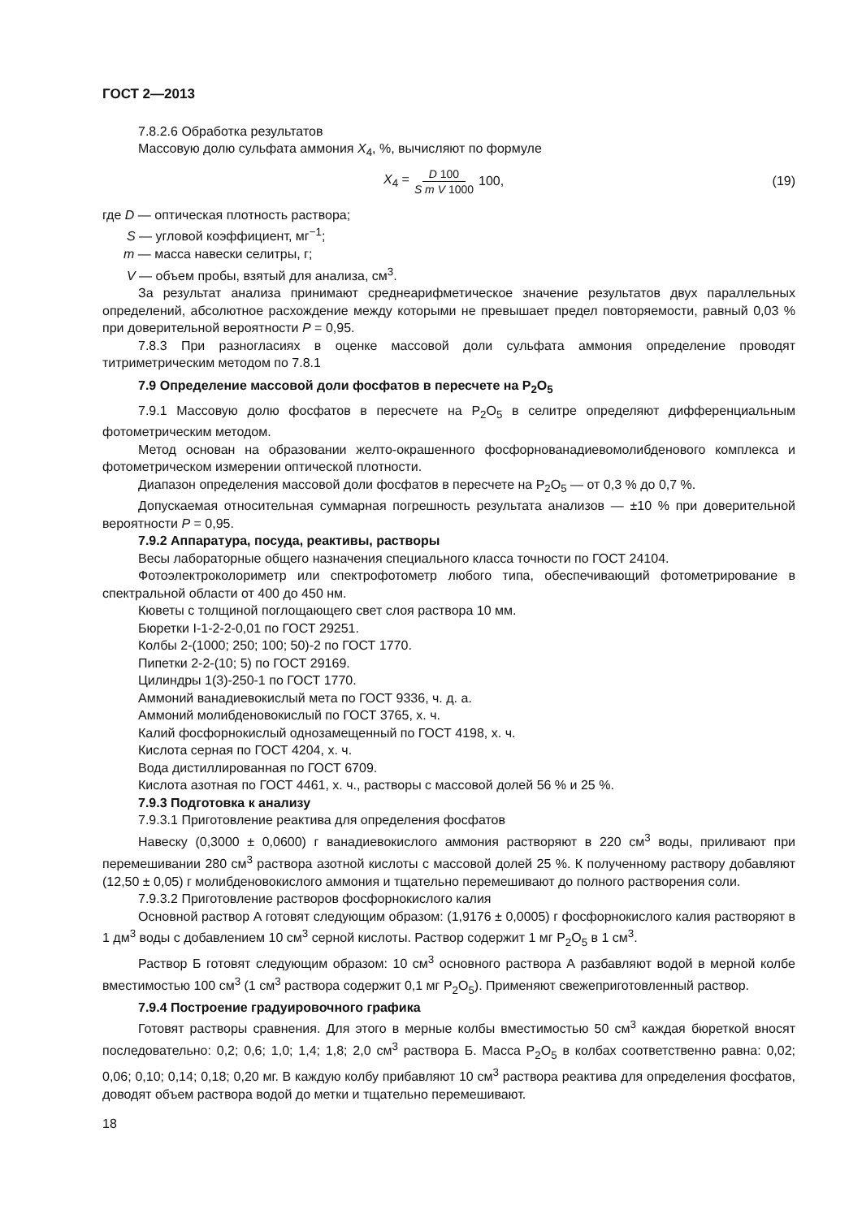ГОСТ 2—2013
7.8.2.6 Обработка результатов
Массовую долю сульфата аммония X<sub>4</sub>, %, вычисляют по формуле
X<sub>4</sub> = D 100 S m V 1000 100, (19)
где D — оптическая плотность раствора;
S — угловой коэффициент, мг<sup>−1</sup>;
m — масса навески селитры, г;
V — объем пробы, взятый для анализа, см<sup>3</sup>.
За результат анализа принимают среднеарифметическое значение результатов двух параллельных определений, абсолютное расхождение между которыми не превышает предел повторяемости, равный 0,03 % при доверительной вероятности P = 0,95.
7.8.3 При разногласиях в оценке массовой доли сульфата аммония определение проводят титриметрическим методом по 7.8.1
7.9 Определение массовой доли фосфатов в пересчете на P<sub>2</sub>O<sub>5</sub>
7.9.1 Массовую долю фосфатов в пересчете на P<sub>2</sub>O<sub>5</sub> в селитре определяют дифференциальным фотометрическим методом.
Метод основан на образовании желто-окрашенного фосфорнованадиевомолибденового комплекса и фотометрическом измерении оптической плотности.
Диапазон определения массовой доли фосфатов в пересчете на P<sub>2</sub>O<sub>5</sub> — от 0,3 % до 0,7 %.
Допускаемая относительная суммарная погрешность результата анализов — ±10 % при доверительной вероятности P = 0,95.
7.9.2 Аппаратура, посуда, реактивы, растворы
Весы лабораторные общего назначения специального класса точности по ГОСТ 24104.
Фотоэлектроколориметр или спектрофотометр любого типа, обеспечивающий фотометрирование в спектральной области от 400 до 450 нм.
Кюветы с толщиной поглощающего свет слоя раствора 10 мм.
Бюретки I-1-2-2-0,01 по ГОСТ 29251.
Колбы 2-(1000; 250; 100; 50)-2 по ГОСТ 1770.
Пипетки 2-2-(10; 5) по ГОСТ 29169.
Цилиндры 1(3)-250-1 по ГОСТ 1770.
Аммоний ванадиевокислый мета по ГОСТ 9336, ч. д. а.
Аммоний молибденовокислый по ГОСТ 3765, х. ч.
Калий фосфорнокислый однозамещенный по ГОСТ 4198, х. ч.
Кислота серная по ГОСТ 4204, х. ч.
Вода дистиллированная по ГОСТ 6709.
Кислота азотная по ГОСТ 4461, х. ч., растворы с массовой долей 56 % и 25 %.
7.9.3 Подготовка к анализу
7.9.3.1 Приготовление реактива для определения фосфатов
Навеску (0,3000 ± 0,0600) г ванадиевокислого аммония растворяют в 220 см<sup>3</sup> воды, приливают при перемешивании 280 см<sup>3</sup> раствора азотной кислоты с массовой долей 25 %. К полученному раствору добавляют (12,50 ± 0,05) г молибденовокислого аммония и тщательно перемешивают до полного растворения соли.
7.9.3.2 Приготовление растворов фосфорнокислого калия
Основной раствор А готовят следующим образом: (1,9176 ± 0,0005) г фосфорнокислого калия растворяют в 1 дм<sup>3</sup> воды с добавлением 10 см<sup>3</sup> серной кислоты. Раствор содержит 1 мг P<sub>2</sub>O<sub>5</sub> в 1 см<sup>3</sup>.
Раствор Б готовят следующим образом: 10 см<sup>3</sup> основного раствора А разбавляют водой в мерной колбе вместимостью 100 см<sup>3</sup> (1 см<sup>3</sup> раствора содержит 0,1 мг P<sub>2</sub>O<sub>5</sub>). Применяют свежеприготовленный раствор.
7.9.4 Построение градуировочного графика
Готовят растворы сравнения. Для этого в мерные колбы вместимостью 50 см<sup>3</sup> каждая бюреткой вносят последовательно: 0,2; 0,6; 1,0; 1,4; 1,8; 2,0 см<sup>3</sup> раствора Б. Масса P<sub>2</sub>O<sub>5</sub> в колбах соответственно равна: 0,02; 0,06; 0,10; 0,14; 0,18; 0,20 мг. В каждую колбу прибавляют 10 см<sup>3</sup> раствора реактива для определения фосфатов, доводят объем раствора водой до метки и тщательно перемешивают.
18